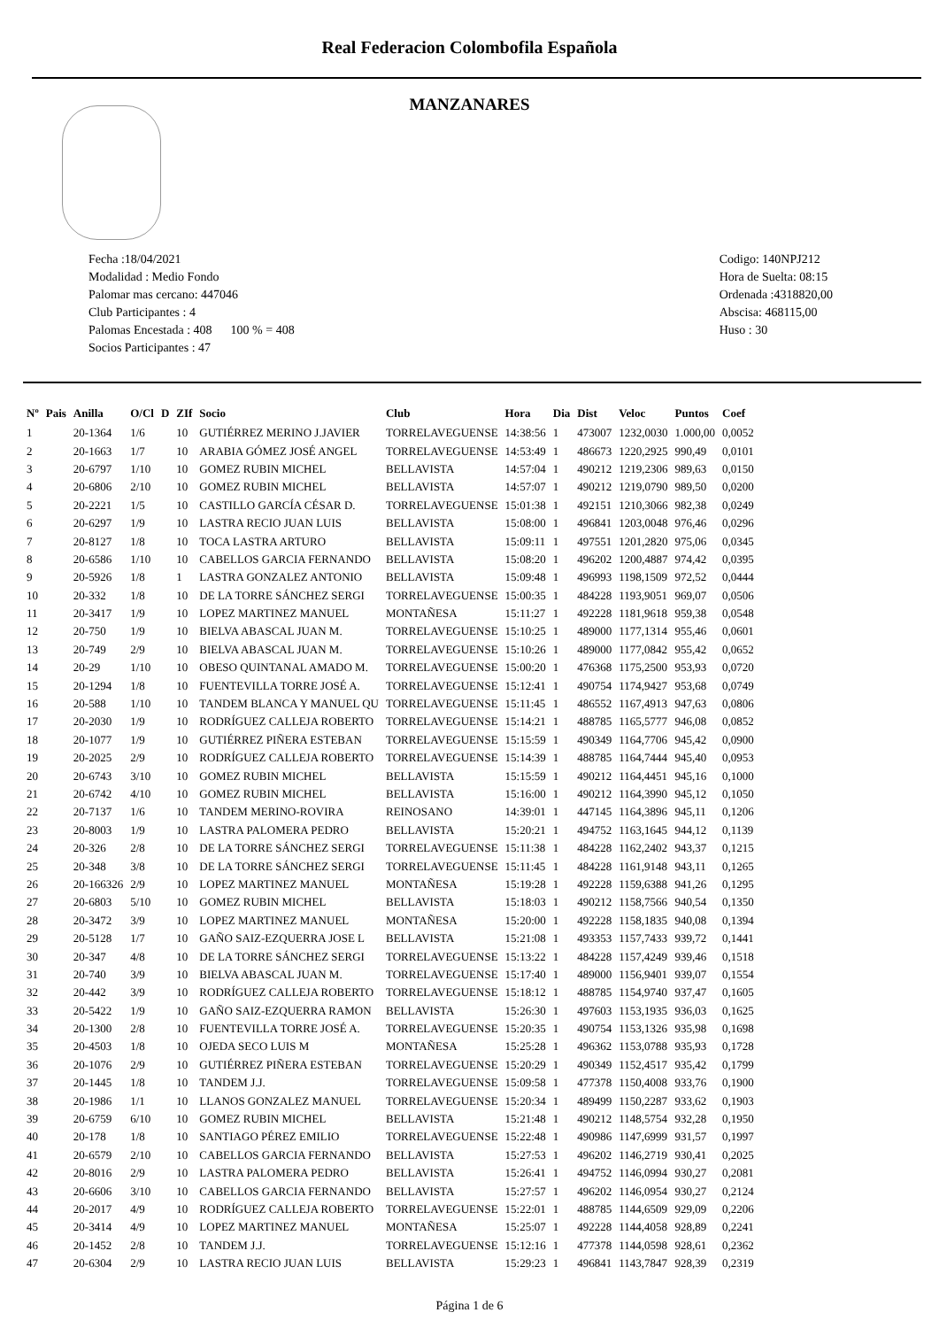Real Federacion Colombofila Española
MANZANARES
Fecha :18/04/2021
Modalidad : Medio Fondo
Palomar mas cercano: 447046
Club Participantes : 4
Palomas Encestada : 408 100 % = 408
Socios Participantes : 47
Codigo: 140NPJ212
Hora de Suelta: 08:15
Ordenada :4318820,00
Abscisa: 468115,00
Huso : 30
| Nº | Pais | Anilla | O/Cl | D | ZIf | Socio | Club | Hora | Dia | Dist | Veloc | Puntos | Coef |
| --- | --- | --- | --- | --- | --- | --- | --- | --- | --- | --- | --- | --- | --- |
| 1 | | 20-1364 | 1/6 | | 10 | GUTIÉRREZ MERINO J.JAVIER | TORRELAVEGUENSE | 14:38:56 | 1 | 473007 | 1232,0030 | 1.000,00 | 0,0052 |
| 2 | | 20-1663 | 1/7 | | 10 | ARABIA GÓMEZ JOSÉ ANGEL | TORRELAVEGUENSE | 14:53:49 | 1 | 486673 | 1220,2925 | 990,49 | 0,0101 |
| 3 | | 20-6797 | 1/10 | | 10 | GOMEZ RUBIN MICHEL | BELLAVISTA | 14:57:04 | 1 | 490212 | 1219,2306 | 989,63 | 0,0150 |
| 4 | | 20-6806 | 2/10 | | 10 | GOMEZ RUBIN MICHEL | BELLAVISTA | 14:57:07 | 1 | 490212 | 1219,0790 | 989,50 | 0,0200 |
| 5 | | 20-2221 | 1/5 | | 10 | CASTILLO GARCÍA CÉSAR D. | TORRELAVEGUENSE | 15:01:38 | 1 | 492151 | 1210,3066 | 982,38 | 0,0249 |
| 6 | | 20-6297 | 1/9 | | 10 | LASTRA RECIO JUAN LUIS | BELLAVISTA | 15:08:00 | 1 | 496841 | 1203,0048 | 976,46 | 0,0296 |
| 7 | | 20-8127 | 1/8 | | 10 | TOCA LASTRA ARTURO | BELLAVISTA | 15:09:11 | 1 | 497551 | 1201,2820 | 975,06 | 0,0345 |
| 8 | | 20-6586 | 1/10 | | 10 | CABELLOS GARCIA FERNANDO | BELLAVISTA | 15:08:20 | 1 | 496202 | 1200,4887 | 974,42 | 0,0395 |
| 9 | | 20-5926 | 1/8 | | 1 | LASTRA GONZALEZ ANTONIO | BELLAVISTA | 15:09:48 | 1 | 496993 | 1198,1509 | 972,52 | 0,0444 |
| 10 | | 20-332 | 1/8 | | 10 | DE LA TORRE SÁNCHEZ SERGI | TORRELAVEGUENSE | 15:00:35 | 1 | 484228 | 1193,9051 | 969,07 | 0,0506 |
| 11 | | 20-3417 | 1/9 | | 10 | LOPEZ MARTINEZ MANUEL | MONTAÑESA | 15:11:27 | 1 | 492228 | 1181,9618 | 959,38 | 0,0548 |
| 12 | | 20-750 | 1/9 | | 10 | BIELVA ABASCAL JUAN M. | TORRELAVEGUENSE | 15:10:25 | 1 | 489000 | 1177,1314 | 955,46 | 0,0601 |
| 13 | | 20-749 | 2/9 | | 10 | BIELVA ABASCAL JUAN M. | TORRELAVEGUENSE | 15:10:26 | 1 | 489000 | 1177,0842 | 955,42 | 0,0652 |
| 14 | | 20-29 | 1/10 | | 10 | OBESO QUINTANAL AMADO M. | TORRELAVEGUENSE | 15:00:20 | 1 | 476368 | 1175,2500 | 953,93 | 0,0720 |
| 15 | | 20-1294 | 1/8 | | 10 | FUENTEVILLA TORRE JOSÉ A. | TORRELAVEGUENSE | 15:12:41 | 1 | 490754 | 1174,9427 | 953,68 | 0,0749 |
| 16 | | 20-588 | 1/10 | | 10 | TANDEM BLANCA Y MANUEL QU | TORRELAVEGUENSE | 15:11:45 | 1 | 486552 | 1167,4913 | 947,63 | 0,0806 |
| 17 | | 20-2030 | 1/9 | | 10 | RODRÍGUEZ CALLEJA ROBERTO | TORRELAVEGUENSE | 15:14:21 | 1 | 488785 | 1165,5777 | 946,08 | 0,0852 |
| 18 | | 20-1077 | 1/9 | | 10 | GUTIÉRREZ PIÑERA ESTEBAN | TORRELAVEGUENSE | 15:15:59 | 1 | 490349 | 1164,7706 | 945,42 | 0,0900 |
| 19 | | 20-2025 | 2/9 | | 10 | RODRÍGUEZ CALLEJA ROBERTO | TORRELAVEGUENSE | 15:14:39 | 1 | 488785 | 1164,7444 | 945,40 | 0,0953 |
| 20 | | 20-6743 | 3/10 | | 10 | GOMEZ RUBIN MICHEL | BELLAVISTA | 15:15:59 | 1 | 490212 | 1164,4451 | 945,16 | 0,1000 |
| 21 | | 20-6742 | 4/10 | | 10 | GOMEZ RUBIN MICHEL | BELLAVISTA | 15:16:00 | 1 | 490212 | 1164,3990 | 945,12 | 0,1050 |
| 22 | | 20-7137 | 1/6 | | 10 | TANDEM MERINO-ROVIRA | REINOSANO | 14:39:01 | 1 | 447145 | 1164,3896 | 945,11 | 0,1206 |
| 23 | | 20-8003 | 1/9 | | 10 | LASTRA PALOMERA PEDRO | BELLAVISTA | 15:20:21 | 1 | 494752 | 1163,1645 | 944,12 | 0,1139 |
| 24 | | 20-326 | 2/8 | | 10 | DE LA TORRE SÁNCHEZ SERGI | TORRELAVEGUENSE | 15:11:38 | 1 | 484228 | 1162,2402 | 943,37 | 0,1215 |
| 25 | | 20-348 | 3/8 | | 10 | DE LA TORRE SÁNCHEZ SERGI | TORRELAVEGUENSE | 15:11:45 | 1 | 484228 | 1161,9148 | 943,11 | 0,1265 |
| 26 | | 20-166326 | 2/9 | | 10 | LOPEZ MARTINEZ MANUEL | MONTAÑESA | 15:19:28 | 1 | 492228 | 1159,6388 | 941,26 | 0,1295 |
| 27 | | 20-6803 | 5/10 | | 10 | GOMEZ RUBIN MICHEL | BELLAVISTA | 15:18:03 | 1 | 490212 | 1158,7566 | 940,54 | 0,1350 |
| 28 | | 20-3472 | 3/9 | | 10 | LOPEZ MARTINEZ MANUEL | MONTAÑESA | 15:20:00 | 1 | 492228 | 1158,1835 | 940,08 | 0,1394 |
| 29 | | 20-5128 | 1/7 | | 10 | GAÑO SAIZ-EZQUERRA JOSE L | BELLAVISTA | 15:21:08 | 1 | 493353 | 1157,7433 | 939,72 | 0,1441 |
| 30 | | 20-347 | 4/8 | | 10 | DE LA TORRE SÁNCHEZ SERGI | TORRELAVEGUENSE | 15:13:22 | 1 | 484228 | 1157,4249 | 939,46 | 0,1518 |
| 31 | | 20-740 | 3/9 | | 10 | BIELVA ABASCAL JUAN M. | TORRELAVEGUENSE | 15:17:40 | 1 | 489000 | 1156,9401 | 939,07 | 0,1554 |
| 32 | | 20-442 | 3/9 | | 10 | RODRÍGUEZ CALLEJA ROBERTO | TORRELAVEGUENSE | 15:18:12 | 1 | 488785 | 1154,9740 | 937,47 | 0,1605 |
| 33 | | 20-5422 | 1/9 | | 10 | GAÑO SAIZ-EZQUERRA RAMON | BELLAVISTA | 15:26:30 | 1 | 497603 | 1153,1935 | 936,03 | 0,1625 |
| 34 | | 20-1300 | 2/8 | | 10 | FUENTEVILLA TORRE JOSÉ A. | TORRELAVEGUENSE | 15:20:35 | 1 | 490754 | 1153,1326 | 935,98 | 0,1698 |
| 35 | | 20-4503 | 1/8 | | 10 | OJEDA SECO LUIS M | MONTAÑESA | 15:25:28 | 1 | 496362 | 1153,0788 | 935,93 | 0,1728 |
| 36 | | 20-1076 | 2/9 | | 10 | GUTIÉRREZ PIÑERA ESTEBAN | TORRELAVEGUENSE | 15:20:29 | 1 | 490349 | 1152,4517 | 935,42 | 0,1799 |
| 37 | | 20-1445 | 1/8 | | 10 | TANDEM J.J. | TORRELAVEGUENSE | 15:09:58 | 1 | 477378 | 1150,4008 | 933,76 | 0,1900 |
| 38 | | 20-1986 | 1/1 | | 10 | LLANOS GONZALEZ MANUEL | TORRELAVEGUENSE | 15:20:34 | 1 | 489499 | 1150,2287 | 933,62 | 0,1903 |
| 39 | | 20-6759 | 6/10 | | 10 | GOMEZ RUBIN MICHEL | BELLAVISTA | 15:21:48 | 1 | 490212 | 1148,5754 | 932,28 | 0,1950 |
| 40 | | 20-178 | 1/8 | | 10 | SANTIAGO PÉREZ EMILIO | TORRELAVEGUENSE | 15:22:48 | 1 | 490986 | 1147,6999 | 931,57 | 0,1997 |
| 41 | | 20-6579 | 2/10 | | 10 | CABELLOS GARCIA FERNANDO | BELLAVISTA | 15:27:53 | 1 | 496202 | 1146,2719 | 930,41 | 0,2025 |
| 42 | | 20-8016 | 2/9 | | 10 | LASTRA PALOMERA PEDRO | BELLAVISTA | 15:26:41 | 1 | 494752 | 1146,0994 | 930,27 | 0,2081 |
| 43 | | 20-6606 | 3/10 | | 10 | CABELLOS GARCIA FERNANDO | BELLAVISTA | 15:27:57 | 1 | 496202 | 1146,0954 | 930,27 | 0,2124 |
| 44 | | 20-2017 | 4/9 | | 10 | RODRÍGUEZ CALLEJA ROBERTO | TORRELAVEGUENSE | 15:22:01 | 1 | 488785 | 1144,6509 | 929,09 | 0,2206 |
| 45 | | 20-3414 | 4/9 | | 10 | LOPEZ MARTINEZ MANUEL | MONTAÑESA | 15:25:07 | 1 | 492228 | 1144,4058 | 928,89 | 0,2241 |
| 46 | | 20-1452 | 2/8 | | 10 | TANDEM J.J. | TORRELAVEGUENSE | 15:12:16 | 1 | 477378 | 1144,0598 | 928,61 | 0,2362 |
| 47 | | 20-6304 | 2/9 | | 10 | LASTRA RECIO JUAN LUIS | BELLAVISTA | 15:29:23 | 1 | 496841 | 1143,7847 | 928,39 | 0,2319 |
Página 1 de 6